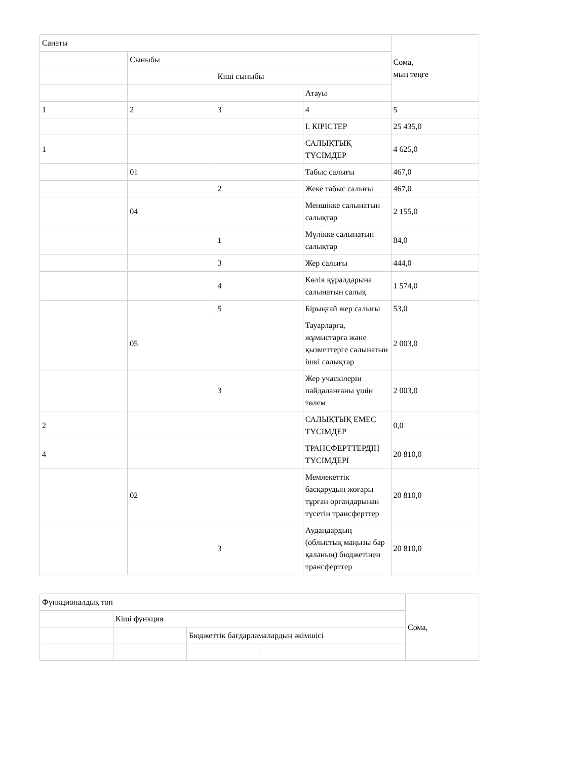| Санаты | | | | Сома, мың теңге |
| | Сыныбы | | | |
| | | Кіші сыныбы | | |
| | | | Атауы | |
| 1 | 2 | 3 | 4 | 5 |
| | | | I. КІРІСТЕР | 25 435,0 |
| 1 | | | САЛЫҚТЫҚ ТҮСІМДЕР | 4 625,0 |
| | 01 | | Табыс салығы | 467,0 |
| | | 2 | Жеке табыс салығы | 467,0 |
| | 04 | | Меншікке салынатын салықтар | 2 155,0 |
| | | 1 | Мүлікке салынатын салықтар | 84,0 |
| | | 3 | Жер салығы | 444,0 |
| | | 4 | Көлік құралдарына салынатын салық | 1 574,0 |
| | | 5 | Бірыңғай жер салығы | 53,0 |
| | 05 | | Тауарларға, жұмыстарға және қызметтерге салынатын ішкі салықтар | 2 003,0 |
| | | 3 | Жер учаскілерін пайдаланғаны үшін төлем | 2 003,0 |
| 2 | | | САЛЫҚТЫҚ ЕМЕС ТҮСІМДЕР | 0,0 |
| 4 | | | ТРАНСФЕРТТЕРДІҢ ТҮСІМДЕРІ | 20 810,0 |
| | 02 | | Мемлекеттік басқарудың жоғары тұрған органдарынан түсетін трансферттер | 20 810,0 |
| | | 3 | Аудандардың (облыстық маңызы бар қаланың) бюджетінен трансферттер | 20 810,0 |
| Функционалдық топ | | | | Сома, |
| | Кіші функция | | | |
| | | Бюджеттік бағдарламалардың әкімшісі | | |